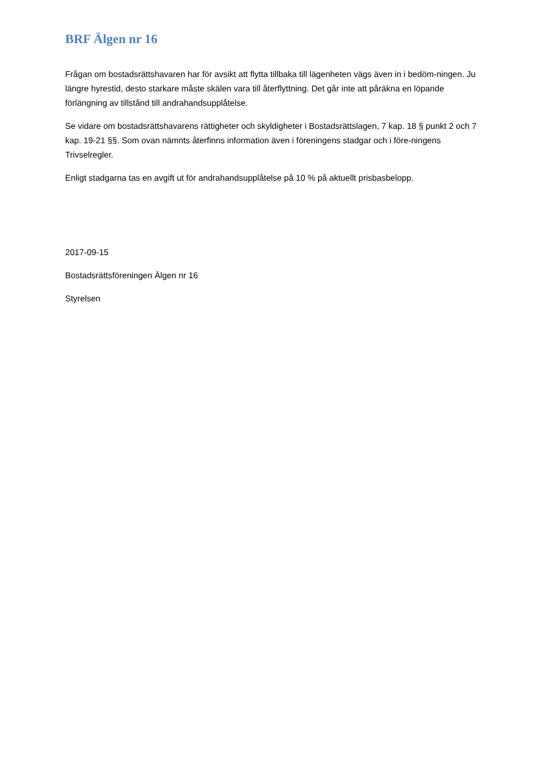BRF Älgen nr 16
Frågan om bostadsrättshavaren har för avsikt att flytta tillbaka till lägenheten vägs även in i bedöm-ningen. Ju längre hyrestid, desto starkare måste skälen vara till återflyttning. Det går inte att påräkna en löpande förlängning av tillstånd till andrahandsupplåtelse.
Se vidare om bostadsrättshavarens rättigheter och skyldigheter i Bostadsrättslagen, 7 kap. 18 § punkt 2 och 7 kap. 19-21 §§. Som ovan nämnts återfinns information även i föreningens stadgar och i före-ningens Trivselregler.
Enligt stadgarna tas en avgift ut för andrahandsupplåtelse på 10 % på aktuellt prisbasbelopp.
2017-09-15
Bostadsrättsföreningen Älgen nr 16
Styrelsen